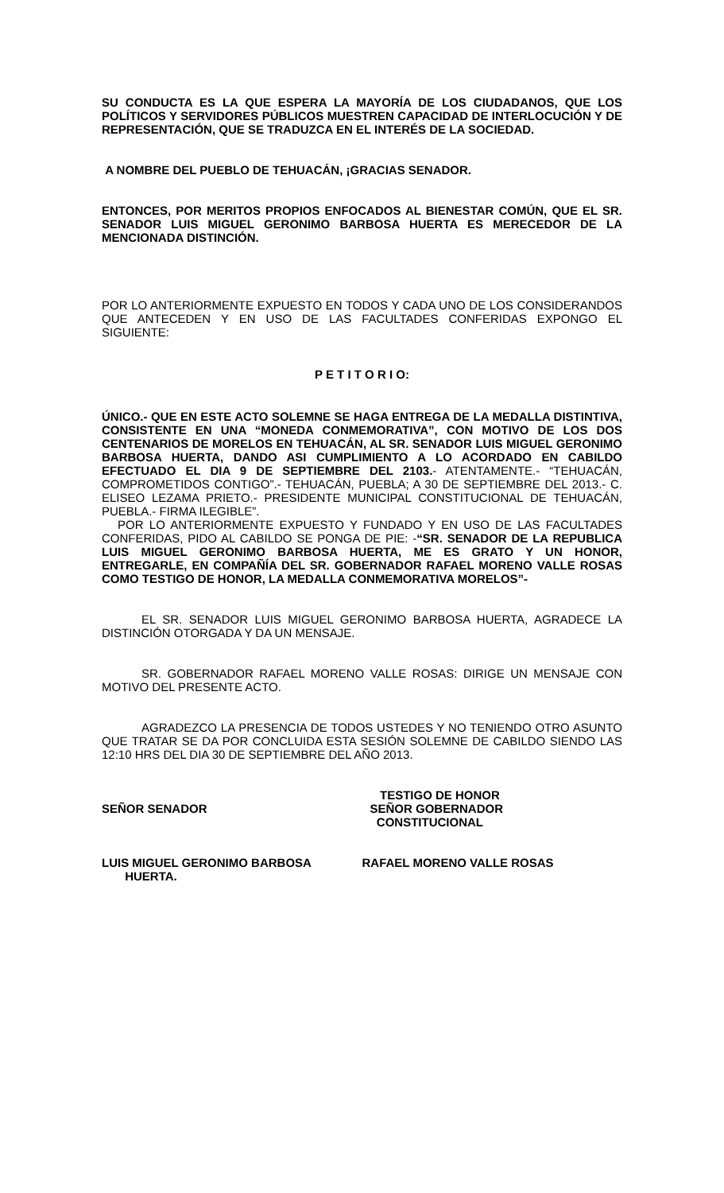SU CONDUCTA ES LA QUE ESPERA LA MAYORÍA DE LOS CIUDADANOS, QUE LOS POLÍTICOS Y SERVIDORES PÚBLICOS MUESTREN CAPACIDAD DE INTERLOCUCIÓN Y DE REPRESENTACIÓN, QUE SE TRADUZCA EN EL INTERÉS DE LA SOCIEDAD.
A NOMBRE DEL PUEBLO DE TEHUACÁN, ¡GRACIAS SENADOR.
ENTONCES, POR MERITOS PROPIOS ENFOCADOS AL BIENESTAR COMÚN, QUE EL SR. SENADOR LUIS MIGUEL GERONIMO BARBOSA HUERTA ES MERECEDOR DE LA MENCIONADA DISTINCIÓN.
POR LO ANTERIORMENTE EXPUESTO EN TODOS Y CADA UNO DE LOS CONSIDERANDOS QUE ANTECEDEN Y EN USO DE LAS FACULTADES CONFERIDAS EXPONGO EL SIGUIENTE:
P E T I T O R I O:
ÚNICO.- QUE EN ESTE ACTO SOLEMNE SE HAGA ENTREGA DE LA MEDALLA DISTINTIVA, CONSISTENTE EN UNA “MONEDA CONMEMORATIVA”, CON MOTIVO DE LOS DOS CENTENARIOS DE MORELOS EN TEHUACÁN, AL SR. SENADOR LUIS MIGUEL GERONIMO BARBOSA HUERTA, DANDO ASI CUMPLIMIENTO A LO ACORDADO EN CABILDO EFECTUADO EL DIA 9 DE SEPTIEMBRE DEL 2103.- ATENTAMENTE.- “TEHUACÁN, COMPROMETIDOS CONTIGO”.- TEHUACÁN, PUEBLA; A 30 DE SEPTIEMBRE DEL 2013.- C. ELISEO LEZAMA PRIETO.- PRESIDENTE MUNICIPAL CONSTITUCIONAL DE TEHUACÁN, PUEBLA.- FIRMA ILEGIBLE”.
POR LO ANTERIORMENTE EXPUESTO Y FUNDADO Y EN USO DE LAS FACULTADES CONFERIDAS, PIDO AL CABILDO SE PONGA DE PIE: -“SR. SENADOR DE LA REPUBLICA LUIS MIGUEL GERONIMO BARBOSA HUERTA, ME ES GRATO Y UN HONOR, ENTREGARLE, EN COMPAÑÍA DEL SR. GOBERNADOR RAFAEL MORENO VALLE ROSAS COMO TESTIGO DE HONOR, LA MEDALLA CONMEMORATIVA MORELOS”-
EL SR. SENADOR LUIS MIGUEL GERONIMO BARBOSA HUERTA, AGRADECE LA DISTINCIÓN OTORGADA Y DA UN MENSAJE.
SR. GOBERNADOR RAFAEL MORENO VALLE ROSAS: DIRIGE UN MENSAJE CON MOTIVO DEL PRESENTE ACTO.
AGRADEZCO LA PRESENCIA DE TODOS USTEDES Y NO TENIENDO OTRO ASUNTO QUE TRATAR SE DA POR CONCLUIDA ESTA SESIÓN SOLEMNE DE CABILDO SIENDO LAS 12:10 HRS DEL DIA 30 DE SEPTIEMBRE DEL AÑO 2013.
SEÑOR SENADOR TESTIGO DE HONOR
SEÑOR GOBERNADOR
CONSTITUCIONAL
LUIS MIGUEL GERONIMO BARBOSA
HUERTA.
RAFAEL MORENO VALLE ROSAS